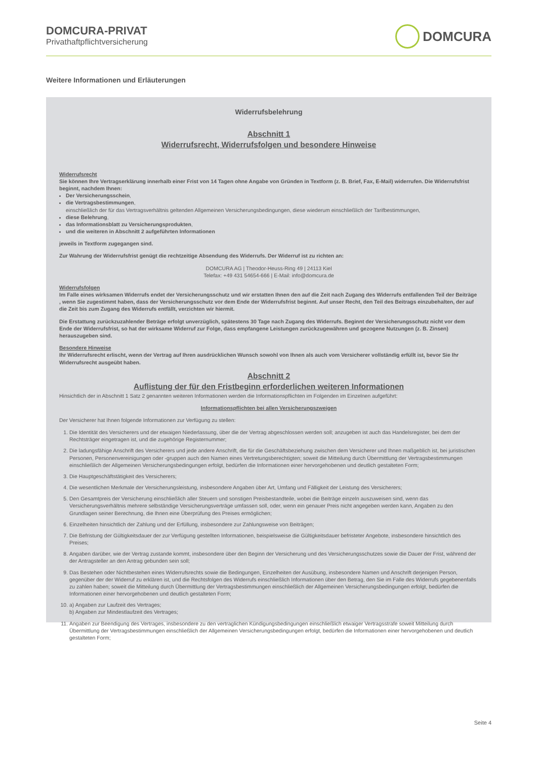DOMCURA-PRIVAT
Privathaftpflichtversicherung
DOMCURA
Weitere Informationen und Erläuterungen
Widerrufsbelehrung
Abschnitt 1
Widerrufsrecht, Widerrufsfolgen und besondere Hinweise
Widerrufsrecht
Sie können Ihre Vertragserklärung innerhalb einer Frist von 14 Tagen ohne Angabe von Gründen in Textform (z. B. Brief, Fax, E-Mail) widerrufen. Die Widerrufsfrist beginnt, nachdem Ihnen:
Der Versicherungsschein,
die Vertragsbestimmungen,
einschließlich der für das Vertragsverhältnis geltenden Allgemeinen Versicherungsbedingungen, diese wiederum einschließlich der Tarifbestimmungen,
diese Belehrung,
das Informationsblatt zu Versicherungsprodukten,
und die weiteren in Abschnitt 2 aufgeführten Informationen
jeweils in Textform zugegangen sind.
Zur Wahrung der Widerrufsfrist genügt die rechtzeitige Absendung des Widerrufs. Der Widerruf ist zu richten an:
DOMCURA AG | Theodor-Heuss-Ring 49 | 24113 Kiel
Telefax: +49 431 54654-666 | E-Mail: info@domcura.de
Widerrufsfolgen
Im Falle eines wirksamen Widerrufs endet der Versicherungsschutz und wir erstatten Ihnen den auf die Zeit nach Zugang des Widerrufs entfallenden Teil der Beiträge , wenn Sie zugestimmt haben, dass der Versicherungsschutz vor dem Ende der Widerrufsfrist beginnt. Auf unser Recht, den Teil des Beitrags einzubehalten, der auf die Zeit bis zum Zugang des Widerrufs entfällt, verzichten wir hiermit.
Die Erstattung zurückzuzahlender Beträge erfolgt unverzüglich, spätestens 30 Tage nach Zugang des Widerrufs. Beginnt der Versicherungsschutz nicht vor dem Ende der Widerrufsfrist, so hat der wirksame Widerruf zur Folge, dass empfangene Leistungen zurückzugewähren und gezogene Nutzungen (z. B. Zinsen) herauszugeben sind.
Besondere Hinweise
Ihr Widerrufsrecht erlischt, wenn der Vertrag auf Ihren ausdrücklichen Wunsch sowohl von Ihnen als auch vom Versicherer vollständig erfüllt ist, bevor Sie Ihr Widerrufsrecht ausgeübt haben.
Abschnitt 2
Auflistung der für den Fristbeginn erforderlichen weiteren Informationen
Hinsichtlich der in Abschnitt 1 Satz 2 genannten weiteren Informationen werden die Informationspflichten im Folgenden im Einzelnen aufgeführt:
Informationspflichten bei allen Versicherungszweigen
Der Versicherer hat Ihnen folgende Informationen zur Verfügung zu stellen:
1. Die Identität des Versicherers und der etwaigen Niederlassung, über die der Vertrag abgeschlossen werden soll; anzugeben ist auch das Handelsregister, bei dem der Rechtsträger eingetragen ist, und die zugehörige Registernummer;
2. Die ladungsfähige Anschrift des Versicherers und jede andere Anschrift, die für die Geschäftsbeziehung zwischen dem Versicherer und Ihnen maßgeblich ist, bei juristischen Personen, Personenvereinigungen oder -gruppen auch den Namen eines Vertretungsberechtigten; soweit die Mitteilung durch Übermittlung der Vertragsbestimmungen einschließlich der Allgemeinen Versicherungsbedingungen erfolgt, bedürfen die Informationen einer hervorgehobenen und deutlich gestalteten Form;
3. Die Hauptgeschäftstätigkeit des Versicherers;
4. Die wesentlichen Merkmale der Versicherungsleistung, insbesondere Angaben über Art, Umfang und Fälligkeit der Leistung des Versicherers;
5. Den Gesamtpreis der Versicherung einschließlich aller Steuern und sonstigen Preisbestandteile, wobei die Beiträge einzeln auszuweisen sind, wenn das Versicherungsverhältnis mehrere selbständige Versicherungsverträge umfassen soll, oder, wenn ein genauer Preis nicht angegeben werden kann, Angaben zu den Grundlagen seiner Berechnung, die Ihnen eine Überprüfung des Preises ermöglichen;
6. Einzelheiten hinsichtlich der Zahlung und der Erfüllung, insbesondere zur Zahlungsweise von Beiträgen;
7. Die Befristung der Gültigkeitsdauer der zur Verfügung gestellten Informationen, beispielsweise die Gültigkeitsdauer befristeter Angebote, insbesondere hinsichtlich des Preises;
8. Angaben darüber, wie der Vertrag zustande kommt, insbesondere über den Beginn der Versicherung und des Versicherungsschutzes sowie die Dauer der Frist, während der der Antragsteller an den Antrag gebunden sein soll;
9. Das Bestehen oder Nichtbestehen eines Widerrufsrechts sowie die Bedingungen, Einzelheiten der Ausübung, insbesondere Namen und Anschrift derjenigen Person, gegenüber der der Widerruf zu erklären ist, und die Rechtsfolgen des Widerrufs einschließlich Informationen über den Betrag, den Sie im Falle des Widerrufs gegebenenfalls zu zahlen haben; soweit die Mitteilung durch Übermittlung der Vertragsbestimmungen einschließlich der Allgemeinen Versicherungsbedingungen erfolgt, bedürfen die Informationen einer hervorgehobenen und deutlich gestalteten Form;
10. a) Angaben zur Laufzeit des Vertrages;
b) Angaben zur Mindestlaufzeit des Vertrages;
11. Angaben zur Beendigung des Vertrages, insbesondere zu den vertraglichen Kündigungsbedingungen einschließlich etwaiger Vertragsstrafe soweit Mitteilung durch Übermittlung der Vertragsbestimmungen einschließlich der Allgemeinen Versicherungsbedingungen erfolgt, bedürfen die Informationen einer hervorgehobenen und deutlich gestalteten Form;
Seite 4